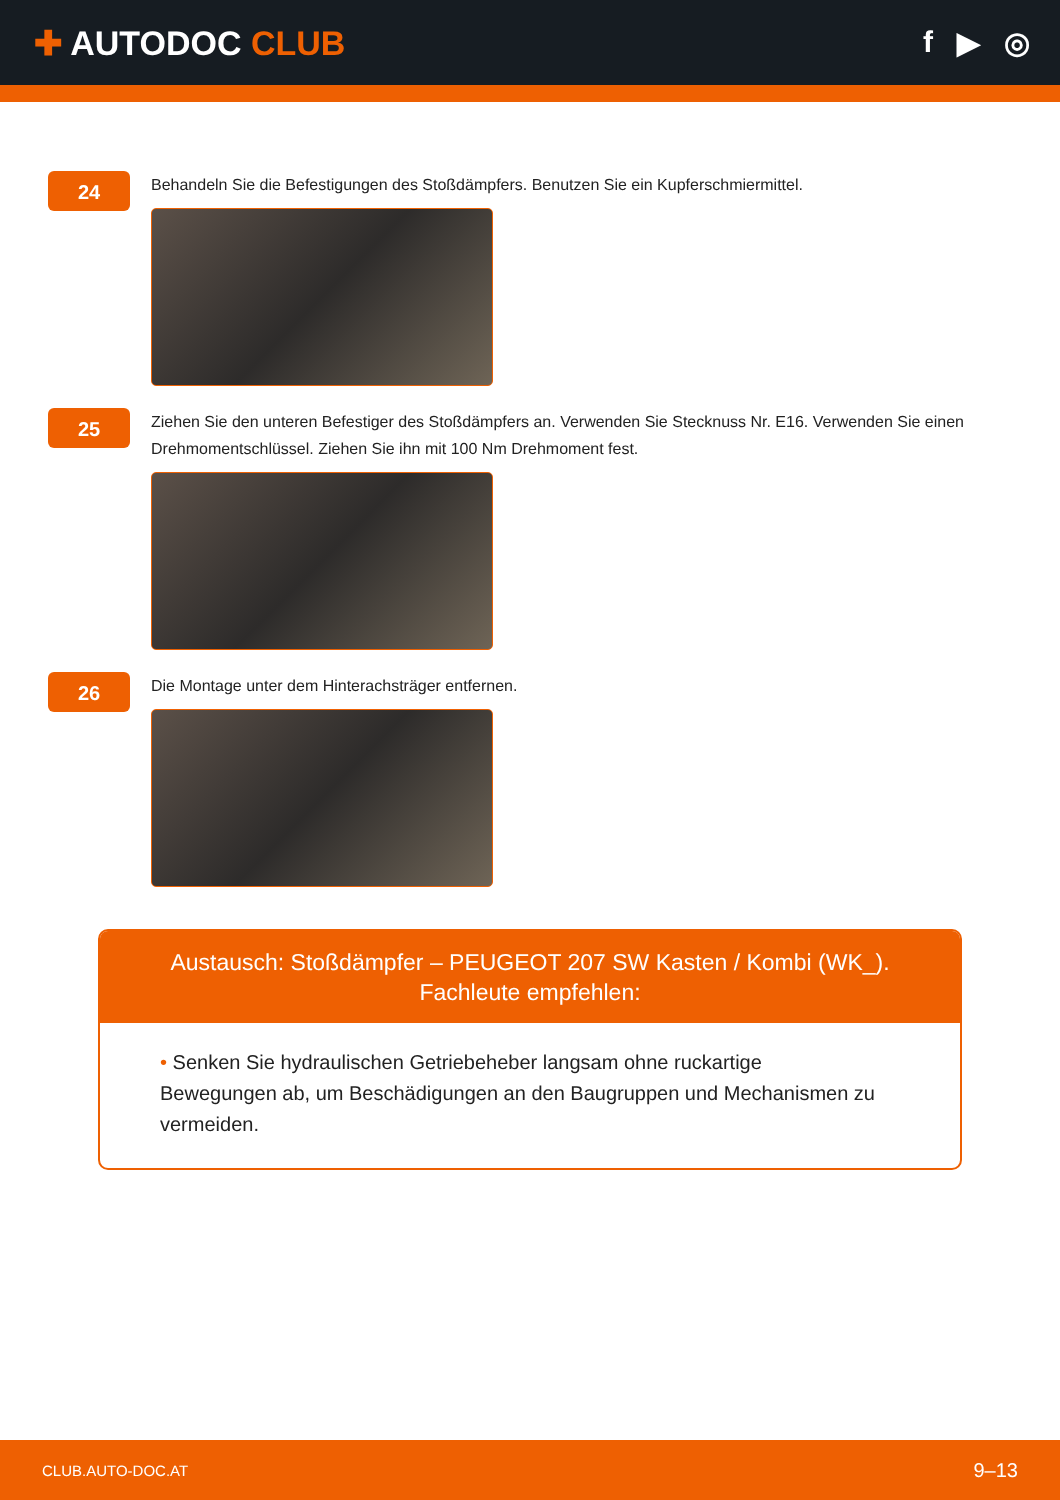✚ AUTODOC CLUB
f ▶ ◎
24
Behandeln Sie die Befestigungen des Stoßdämpfers. Benutzen Sie ein Kupferschmiermittel.
25
Ziehen Sie den unteren Befestiger des Stoßdämpfers an. Verwenden Sie Stecknuss Nr. E16. Verwenden Sie einen Drehmomentschlüssel. Ziehen Sie ihn mit 100 Nm Drehmoment fest.
26
Die Montage unter dem Hinterachsträger entfernen.
Austausch: Stoßdämpfer – PEUGEOT 207 SW Kasten / Kombi (WK_).
Fachleute empfehlen:
• Senken Sie hydraulischen Getriebeheber langsam ohne ruckartige Bewegungen ab, um Beschädigungen an den Baugruppen und Mechanismen zu vermeiden.
CLUB.AUTO-DOC.AT
9–13